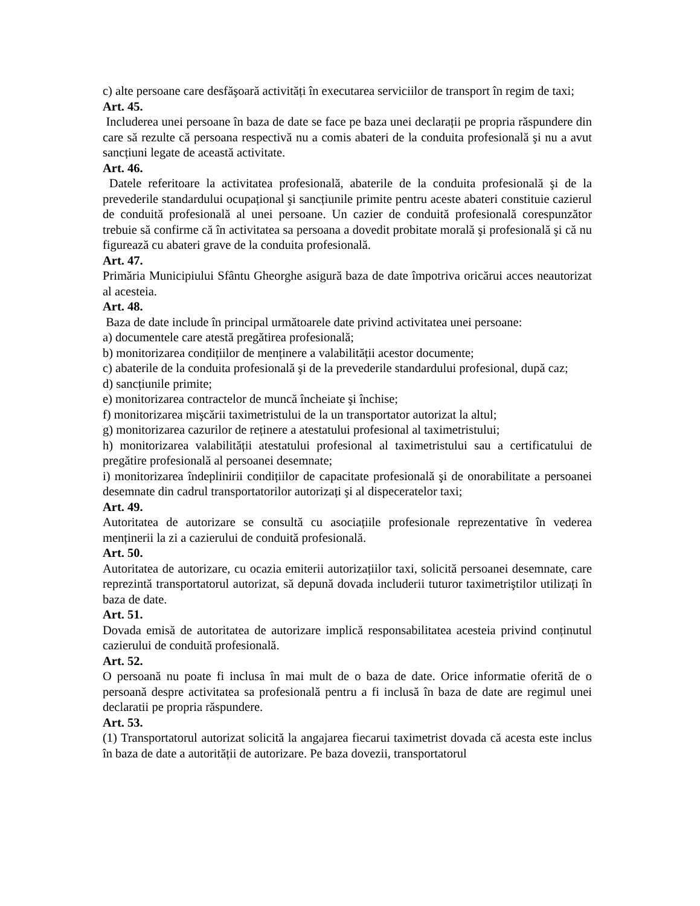c) alte persoane care desfăşoară activități în executarea serviciilor de transport în regim de taxi;
Art. 45.
Includerea unei persoane în baza de date se face pe baza unei declarații pe propria răspundere din care să rezulte că persoana respectivă nu a comis abateri de la conduita profesională şi nu a avut sancțiuni legate de această activitate.
Art. 46.
Datele referitoare la activitatea profesională, abaterile de la conduita profesională şi de la prevederile standardului ocupațional şi sancțiunile primite pentru aceste abateri constituie cazierul de conduită profesională al unei persoane. Un cazier de conduită profesională corespunzător trebuie să confirme că în activitatea sa persoana a dovedit probitate morală şi profesională şi că nu figurează cu abateri grave de la conduita profesională.
Art. 47.
Primăria Municipiului Sfântu Gheorghe asigură baza de date împotriva oricărui acces neautorizat al acesteia.
Art. 48.
Baza de date include în principal următoarele date privind activitatea unei persoane:
a) documentele care atestă pregătirea profesională;
b) monitorizarea condițiilor de menținere a valabilității acestor documente;
c) abaterile de la conduita profesională şi de la prevederile standardului profesional, după caz;
d) sancțiunile primite;
e) monitorizarea contractelor de muncă încheiate şi închise;
f) monitorizarea mişcării taximetristului de la un transportator autorizat la altul;
g) monitorizarea cazurilor de reținere a atestatului profesional al taximetristului;
h) monitorizarea valabilității atestatului profesional al taximetristului sau a certificatului de pregătire profesională al persoanei desemnate;
i) monitorizarea îndeplinirii condițiilor de capacitate profesională şi de onorabilitate a persoanei desemnate din cadrul transportatorilor autorizați şi al dispeceratelor taxi;
Art. 49.
Autoritatea de autorizare se consultă cu asociațiile profesionale reprezentative în vederea menținerii la zi a cazierului de conduită profesională.
Art. 50.
Autoritatea de autorizare, cu ocazia emiterii autorizațiilor taxi, solicită persoanei desemnate, care reprezintă transportatorul autorizat, să depună dovada includerii tuturor taximetriştilor utilizați în baza de date.
Art. 51.
Dovada emisă de autoritatea de autorizare implică responsabilitatea acesteia privind conținutul cazierului de conduită profesională.
Art. 52.
O persoană nu poate fi inclusa în mai mult de o baza de date. Orice informatie oferită de o persoană despre activitatea sa profesională pentru a fi inclusă în baza de date are regimul unei declaratii pe propria răspundere.
Art. 53.
(1) Transportatorul autorizat solicită la angajarea fiecarui taximetrist dovada că acesta este inclus în baza de date a autorității de autorizare. Pe baza dovezii, transportatorul